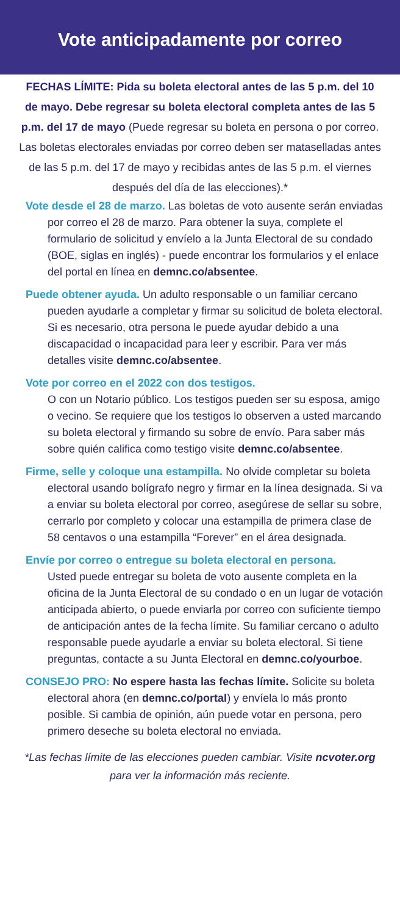Vote anticipadamente por correo
FECHAS LÍMITE: Pida su boleta electoral antes de las 5 p.m. del 10 de mayo. Debe regresar su boleta electoral completa antes de las 5 p.m. del 17 de mayo (Puede regresar su boleta en persona o por correo. Las boletas electorales enviadas por correo deben ser mataselladas antes de las 5 p.m. del 17 de mayo y recibidas antes de las 5 p.m. el viernes después del día de las elecciones).*
Vote desde el 28 de marzo. Las boletas de voto ausente serán enviadas por correo el 28 de marzo. Para obtener la suya, complete el formulario de solicitud y envíelo a la Junta Electoral de su condado (BOE, siglas en inglés) - puede encontrar los formularios y el enlace del portal en línea en demnc.co/absentee.
Puede obtener ayuda. Un adulto responsable o un familiar cercano pueden ayudarle a completar y firmar su solicitud de boleta electoral. Si es necesario, otra persona le puede ayudar debido a una discapacidad o incapacidad para leer y escribir. Para ver más detalles visite demnc.co/absentee.
Vote por correo en el 2022 con dos testigos.
O con un Notario público. Los testigos pueden ser su esposa, amigo o vecino. Se requiere que los testigos lo observen a usted marcando su boleta electoral y firmando su sobre de envío. Para saber más sobre quién califica como testigo visite demnc.co/absentee.
Firme, selle y coloque una estampilla. No olvide completar su boleta electoral usando bolígrafo negro y firmar en la línea designada. Si va a enviar su boleta electoral por correo, asegúrese de sellar su sobre, cerrarlo por completo y colocar una estampilla de primera clase de 58 centavos o una estampilla “Forever” en el área designada.
Envíe por correo o entregue su boleta electoral en persona.
Usted puede entregar su boleta de voto ausente completa en la oficina de la Junta Electoral de su condado o en un lugar de votación anticipada abierto, o puede enviarla por correo con suficiente tiempo de anticipación antes de la fecha límite. Su familiar cercano o adulto responsable puede ayudarle a enviar su boleta electoral. Si tiene preguntas, contacte a su Junta Electoral en demnc.co/yourboe.
CONSEJO PRO: No espere hasta las fechas límite. Solicite su boleta electoral ahora (en demnc.co/portal) y envíela lo más pronto posible. Si cambia de opinión, aún puede votar en persona, pero primero deseche su boleta electoral no enviada.
*Las fechas límite de las elecciones pueden cambiar. Visite ncvoter.org para ver la información más reciente.